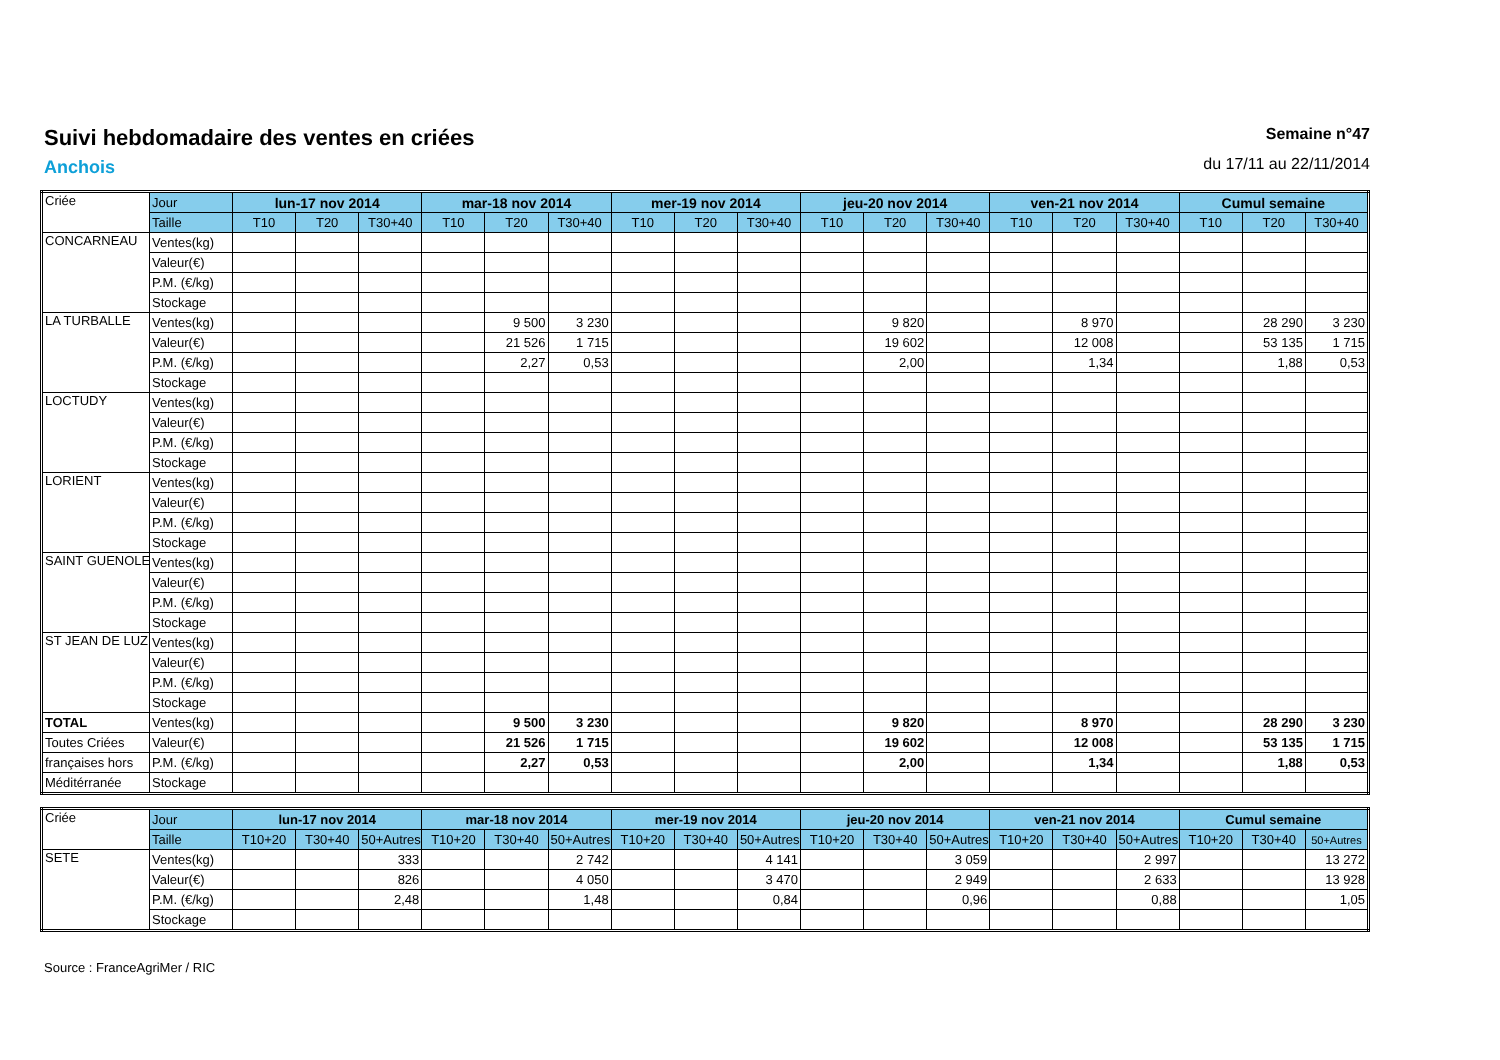Suivi hebdomadaire des ventes en criées
Anchois
Semaine n°47
du 17/11 au 22/11/2014
| Criée | Jour | lun-17 nov 2014 | | | mar-18 nov 2014 | | | mer-19 nov 2014 | | | jeu-20 nov 2014 | | | ven-21 nov 2014 | | | Cumul semaine | | |
| | Taille | T10 | T20 | T30+40 | T10 | T20 | T30+40 | T10 | T20 | T30+40 | T10 | T20 | T30+40 | T10 | T20 | T30+40 | T10 | T20 | T30+40 |
| CONCARNEAU | Ventes(kg) | | | | | | | | | | | | | | | | | | |
| | Valeur(€) | | | | | | | | | | | | | | | | | | |
| | P.M. (€/kg) | | | | | | | | | | | | | | | | | | |
| | Stockage | | | | | | | | | | | | | | | | | | |
| LA TURBALLE | Ventes(kg) | | | | | 9 500 | 3 230 | | | | | 9 820 | | | 8 970 | | | 28 290 | 3 230 |
| | Valeur(€) | | | | | 21 526 | 1 715 | | | | | 19 602 | | | 12 008 | | | 53 135 | 1 715 |
| | P.M. (€/kg) | | | | | 2,27 | 0,53 | | | | | 2,00 | | | 1,34 | | | 1,88 | 0,53 |
| | Stockage | | | | | | | | | | | | | | | | | | |
| LOCTUDY | Ventes(kg) | | | | | | | | | | | | | | | | | | |
| | Valeur(€) | | | | | | | | | | | | | | | | | | |
| | P.M. (€/kg) | | | | | | | | | | | | | | | | | | |
| | Stockage | | | | | | | | | | | | | | | | | | |
| LORIENT | Ventes(kg) | | | | | | | | | | | | | | | | | | |
| | Valeur(€) | | | | | | | | | | | | | | | | | | |
| | P.M. (€/kg) | | | | | | | | | | | | | | | | | | |
| | Stockage | | | | | | | | | | | | | | | | | | |
| SAINT GUENOLE | Ventes(kg) | | | | | | | | | | | | | | | | | | |
| | Valeur(€) | | | | | | | | | | | | | | | | | | |
| | P.M. (€/kg) | | | | | | | | | | | | | | | | | | |
| | Stockage | | | | | | | | | | | | | | | | | | |
| ST JEAN DE LUZ | Ventes(kg) | | | | | | | | | | | | | | | | | | |
| | Valeur(€) | | | | | | | | | | | | | | | | | | |
| | P.M. (€/kg) | | | | | | | | | | | | | | | | | | |
| | Stockage | | | | | | | | | | | | | | | | | | |
| TOTAL | Ventes(kg) | | | | | 9 500 | 3 230 | | | | | 9 820 | | | 8 970 | | | 28 290 | 3 230 |
| Toutes Criées | Valeur(€) | | | | | 21 526 | 1 715 | | | | | 19 602 | | | 12 008 | | | 53 135 | 1 715 |
| françaises hors | P.M. (€/kg) | | | | | 2,27 | 0,53 | | | | | 2,00 | | | 1,34 | | | 1,88 | 0,53 |
| Méditérranée | Stockage | | | | | | | | | | | | | | | | | | |
| Criée | Jour | lun-17 nov 2014 | | | mar-18 nov 2014 | | | mer-19 nov 2014 | | | jeu-20 nov 2014 | | | ven-21 nov 2014 | | | Cumul semaine | | |
| | Taille | T10+20 | T30+40 | 50+Autres | T10+20 | T30+40 | 50+Autres | T10+20 | T30+40 | 50+Autres | T10+20 | T30+40 | 50+Autres | T10+20 | T30+40 | 50+Autres | T10+20 | T30+40 | 50+Autres |
| SETE | Ventes(kg) | | | 333 | | | 2 742 | | | 4 141 | | | 3 059 | | | 2 997 | | | 13 272 |
| | Valeur(€) | | | 826 | | | 4 050 | | | 3 470 | | | 2 949 | | | 2 633 | | | 13 928 |
| | P.M. (€/kg) | | | 2,48 | | | 1,48 | | | 0,84 | | | 0,96 | | | 0,88 | | | 1,05 |
| | Stockage | | | | | | | | | | | | | | | | | | |
Source : FranceAgriMer / RIC